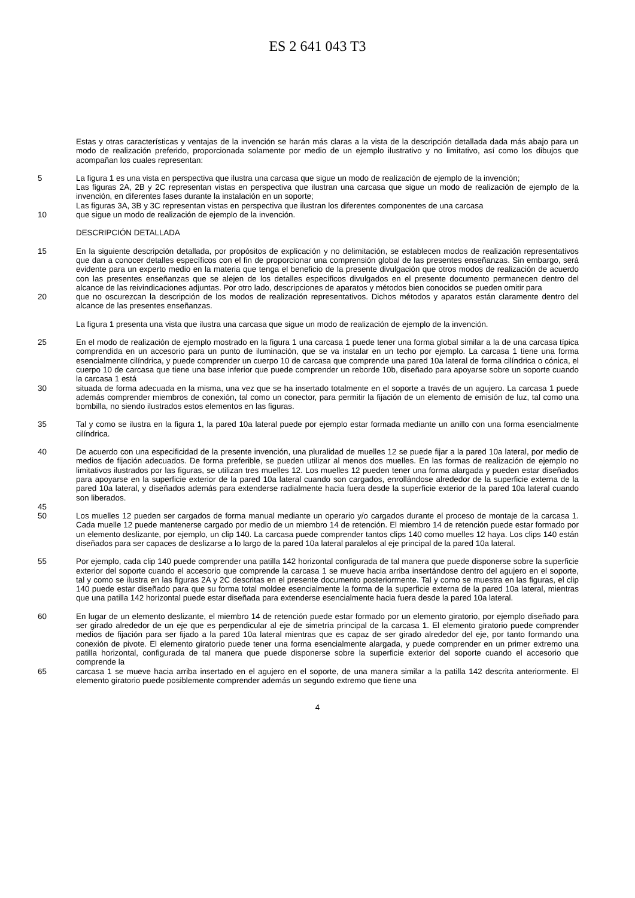ES 2 641 043 T3
Estas y otras características y ventajas de la invención se harán más claras a la vista de la descripción detallada dada más abajo para un modo de realización preferido, proporcionada solamente por medio de un ejemplo ilustrativo y no limitativo, así como los dibujos que acompañan los cuales representan:
5 La figura 1 es una vista en perspectiva que ilustra una carcasa que sigue un modo de realización de ejemplo de la invención;
Las figuras 2A, 2B y 2C representan vistas en perspectiva que ilustran una carcasa que sigue un modo de realización de ejemplo de la invención, en diferentes fases durante la instalación en un soporte;
Las figuras 3A, 3B y 3C representan vistas en perspectiva que ilustran los diferentes componentes de una carcasa
10 que sigue un modo de realización de ejemplo de la invención.
DESCRIPCIÓN DETALLADA
15 En la siguiente descripción detallada, por propósitos de explicación y no delimitación, se establecen modos de realización representativos que dan a conocer detalles específicos con el fin de proporcionar una comprensión global de las presentes enseñanzas. Sin embargo, será evidente para un experto medio en la materia que tenga el beneficio de la presente divulgación que otros modos de realización de acuerdo con las presentes enseñanzas que se alejen de los detalles específicos divulgados en el presente documento permanecen dentro del alcance de las reivindicaciones adjuntas. Por otro lado, descripciones de aparatos y métodos bien conocidos se pueden omitir para
20 que no oscurezcan la descripción de los modos de realización representativos. Dichos métodos y aparatos están claramente dentro del alcance de las presentes enseñanzas.
La figura 1 presenta una vista que ilustra una carcasa que sigue un modo de realización de ejemplo de la invención.
25 En el modo de realización de ejemplo mostrado en la figura 1 una carcasa 1 puede tener una forma global similar a la de una carcasa típica comprendida en un accesorio para un punto de iluminación, que se va instalar en un techo por ejemplo. La carcasa 1 tiene una forma esencialmente cilíndrica, y puede comprender un cuerpo 10 de carcasa que comprende una pared 10a lateral de forma cilíndrica o cónica, el cuerpo 10 de carcasa que tiene una base inferior que puede comprender un reborde 10b, diseñado para apoyarse sobre un soporte cuando la carcasa 1 está
30 situada de forma adecuada en la misma, una vez que se ha insertado totalmente en el soporte a través de un agujero. La carcasa 1 puede además comprender miembros de conexión, tal como un conector, para permitir la fijación de un elemento de emisión de luz, tal como una bombilla, no siendo ilustrados estos elementos en las figuras.
35 Tal y como se ilustra en la figura 1, la pared 10a lateral puede por ejemplo estar formada mediante un anillo con una forma esencialmente cilíndrica.
40 De acuerdo con una especificidad de la presente invención, una pluralidad de muelles 12 se puede fijar a la pared 10a lateral, por medio de medios de fijación adecuados. De forma preferible, se pueden utilizar al menos dos muelles. En las formas de realización de ejemplo no limitativos ilustrados por las figuras, se utilizan tres muelles 12. Los muelles 12 pueden tener una forma alargada y pueden estar diseñados para apoyarse en la superficie exterior de la pared 10a lateral cuando son cargados, enrollándose alrededor de la superficie externa de la pared 10a lateral, y diseñados además para extenderse radialmente hacia fuera desde la superficie exterior de la pared 10a lateral cuando son liberados.
45
50 Los muelles 12 pueden ser cargados de forma manual mediante un operario y/o cargados durante el proceso de montaje de la carcasa 1. Cada muelle 12 puede mantenerse cargado por medio de un miembro 14 de retención. El miembro 14 de retención puede estar formado por un elemento deslizante, por ejemplo, un clip 140. La carcasa puede comprender tantos clips 140 como muelles 12 haya. Los clips 140 están diseñados para ser capaces de deslizarse a lo largo de la pared 10a lateral paralelos al eje principal de la pared 10a lateral.
55 Por ejemplo, cada clip 140 puede comprender una patilla 142 horizontal configurada de tal manera que puede disponerse sobre la superficie exterior del soporte cuando el accesorio que comprende la carcasa 1 se mueve hacia arriba insertándose dentro del agujero en el soporte, tal y como se ilustra en las figuras 2A y 2C descritas en el presente documento posteriormente. Tal y como se muestra en las figuras, el clip 140 puede estar diseñado para que su forma total moldee esencialmente la forma de la superficie externa de la pared 10a lateral, mientras que una patilla 142 horizontal puede estar diseñada para extenderse esencialmente hacia fuera desde la pared 10a lateral.
60 En lugar de un elemento deslizante, el miembro 14 de retención puede estar formado por un elemento giratorio, por ejemplo diseñado para ser girado alrededor de un eje que es perpendicular al eje de simetría principal de la carcasa 1. El elemento giratorio puede comprender medios de fijación para ser fijado a la pared 10a lateral mientras que es capaz de ser girado alrededor del eje, por tanto formando una conexión de pivote. El elemento giratorio puede tener una forma esencialmente alargada, y puede comprender en un primer extremo una patilla horizontal, configurada de tal manera que puede disponerse sobre la superficie exterior del soporte cuando el accesorio que comprende la
65 carcasa 1 se mueve hacia arriba insertado en el agujero en el soporte, de una manera similar a la patilla 142 descrita anteriormente. El elemento giratorio puede posiblemente comprender además un segundo extremo que tiene una
4